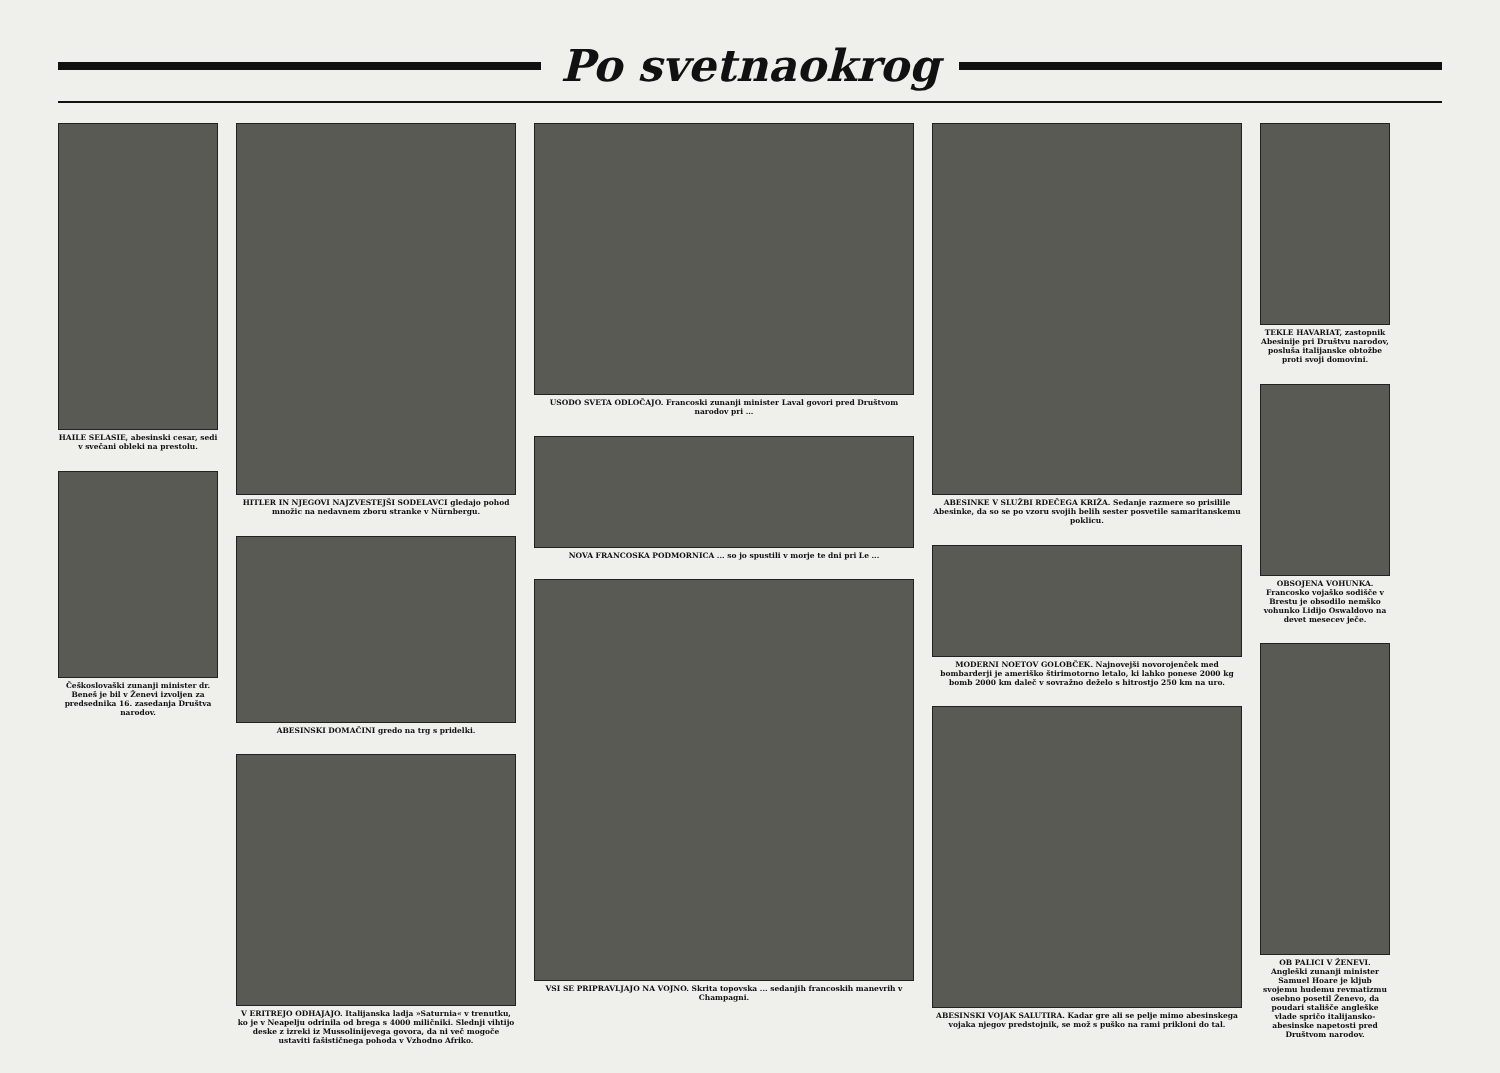Po svetnaokrog
HAILE SELASIE, abesinski cesar, sedi v svečani obleki na prestolu.
Češkoslovaški zunanji minister dr. Beneš je bil v Ženevi izvoljen za predsednika 16. zasedanja Društva narodov.
HITLER IN NJEGOVI NAJZVESTEJŠI SODELAVCI gledajo pohod množic na nedavnem zboru stranke v Nürnbergu.
ABESINSKI DOMAČINI gredo na trg s pridelki.
V ERITREJO ODHAJAJO. Italijanska ladja »Saturnia« v trenutku, ko je v Neapelju odrinila od brega s 4000 miličniki. Slednji vihtijo deske z izreki iz Mussolinijevega govora, da ni več mogoče ustaviti fašističnega pohoda v Vzhodno Afriko.
USODO SVETA ODLOČAJO. Francoski zunanji minister Laval govori pred Društvom narodov pri ...
NOVA FRANCOSKA PODMORNICA ... so jo spustili v morje te dni pri Le ...
VSI SE PRIPRAVLJAJO NA VOJNO. Skrita topovska ... sedanjih francoskih manevrih v Champagni.
ABESINKE V SLUŽBI RDEČEGA KRIŽA. Sedanje razmere so prisilile Abesinke, da so se po vzoru svojih belih sester posvetile samaritanskemu poklicu.
MODERNI NOETOV GOLOBČEK. Najnovejši novorojenček med bombarderji je ameriško štirimotorno letalo, ki lahko ponese 2000 kg bomb 2000 km daleč v sovražno deželo s hitrostjo 250 km na uro.
ABESINSKI VOJAK SALUTIRA. Kadar gre ali se pelje mimo abesinskega vojaka njegov predstojnik, se mož s puško na rami prikloni do tal.
TEKLE HAVARIAT, zastopnik Abesinije pri Društvu narodov, posluša italijanske obtožbe proti svoji domovini.
OBSOJENA VOHUNKA. Francosko vojaško sodišče v Brestu je obsodilo nemško vohunko Lidijo Oswaldovo na devet mesecev ječe.
OB PALICI V ŽENEVI. Angleški zunanji minister Samuel Hoare je kljub svojemu hudemu revmatizmu osebno posetil Ženevo, da poudari stališče angleške vlade spričo italijansko-abesinske napetosti pred Društvom narodov.